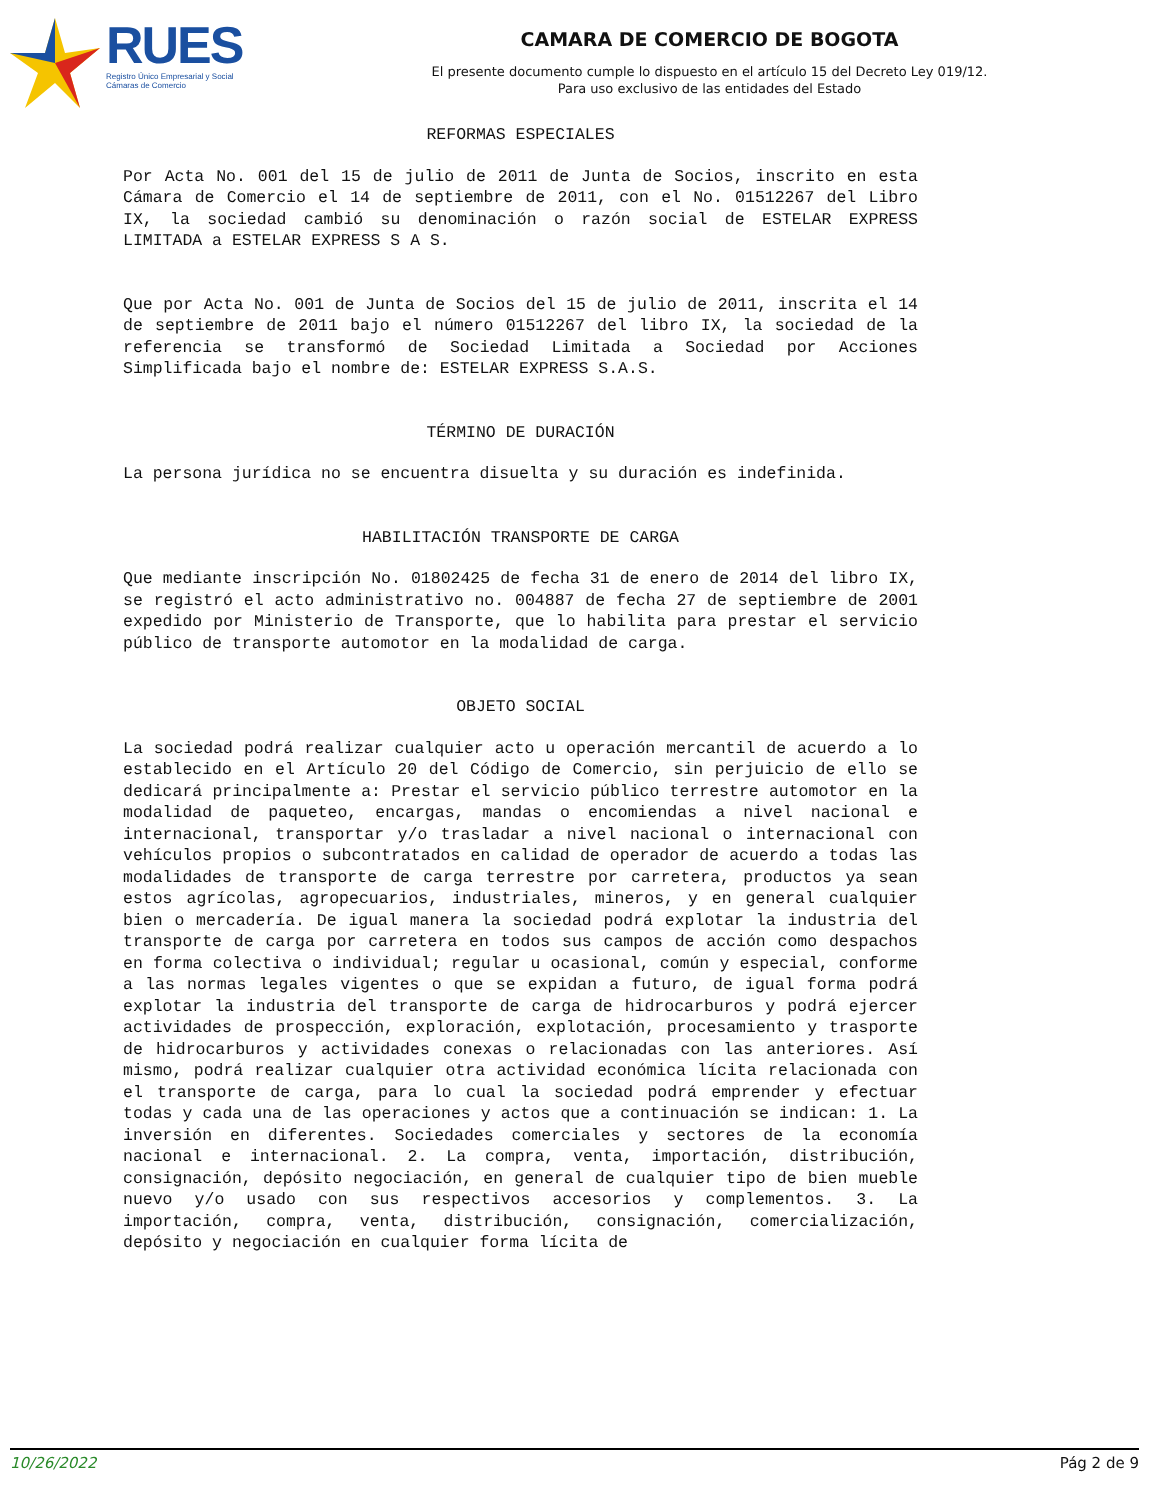RUES
Registro Único Empresarial y Social
Cámaras de Comercio
CAMARA DE COMERCIO DE BOGOTA
El presente documento cumple lo dispuesto en el artículo 15 del Decreto Ley 019/12.
Para uso exclusivo de las entidades del Estado
REFORMAS ESPECIALES
Por Acta No. 001 del 15 de julio de 2011 de Junta de Socios, inscrito en esta Cámara de Comercio el 14 de septiembre de 2011, con el No. 01512267 del Libro IX, la sociedad cambió su denominación o razón social de ESTELAR EXPRESS LIMITADA a ESTELAR EXPRESS S A S.
Que por Acta No. 001 de Junta de Socios del 15 de julio de 2011, inscrita el 14 de septiembre de 2011 bajo el número 01512267 del libro IX, la sociedad de la referencia se transformó de Sociedad Limitada a Sociedad por Acciones Simplificada bajo el nombre de: ESTELAR EXPRESS S.A.S.
TÉRMINO DE DURACIÓN
La persona jurídica no se encuentra disuelta y su duración es indefinida.
HABILITACIÓN TRANSPORTE DE CARGA
Que mediante inscripción No. 01802425 de fecha 31 de enero de 2014 del libro IX, se registró el acto administrativo no. 004887 de fecha 27 de septiembre de 2001 expedido por Ministerio de Transporte, que lo habilita para prestar el servicio público de transporte automotor en la modalidad de carga.
OBJETO SOCIAL
La sociedad podrá realizar cualquier acto u operación mercantil de acuerdo a lo establecido en el Artículo 20 del Código de Comercio, sin perjuicio de ello se dedicará principalmente a: Prestar el servicio público terrestre automotor en la modalidad de paqueteo, encargas, mandas o encomiendas a nivel nacional e internacional, transportar y/o trasladar a nivel nacional o internacional con vehículos propios o subcontratados en calidad de operador de acuerdo a todas las modalidades de transporte de carga terrestre por carretera, productos ya sean estos agrícolas, agropecuarios, industriales, mineros, y en general cualquier bien o mercadería. De igual manera la sociedad podrá explotar la industria del transporte de carga por carretera en todos sus campos de acción como despachos en forma colectiva o individual; regular u ocasional, común y especial, conforme a las normas legales vigentes o que se expidan a futuro, de igual forma podrá explotar la industria del transporte de carga de hidrocarburos y podrá ejercer actividades de prospección, exploración, explotación, procesamiento y trasporte de hidrocarburos y actividades conexas o relacionadas con las anteriores. Así mismo, podrá realizar cualquier otra actividad económica lícita relacionada con el transporte de carga, para lo cual la sociedad podrá emprender y efectuar todas y cada una de las operaciones y actos que a continuación se indican: 1. La inversión en diferentes. Sociedades comerciales y sectores de la economía nacional e internacional. 2. La compra, venta, importación, distribución, consignación, depósito negociación, en general de cualquier tipo de bien mueble nuevo y/o usado con sus respectivos accesorios y complementos. 3. La importación, compra, venta, distribución, consignación, comercialización, depósito y negociación en cualquier forma lícita de
10/26/2022 Pág 2 de 9